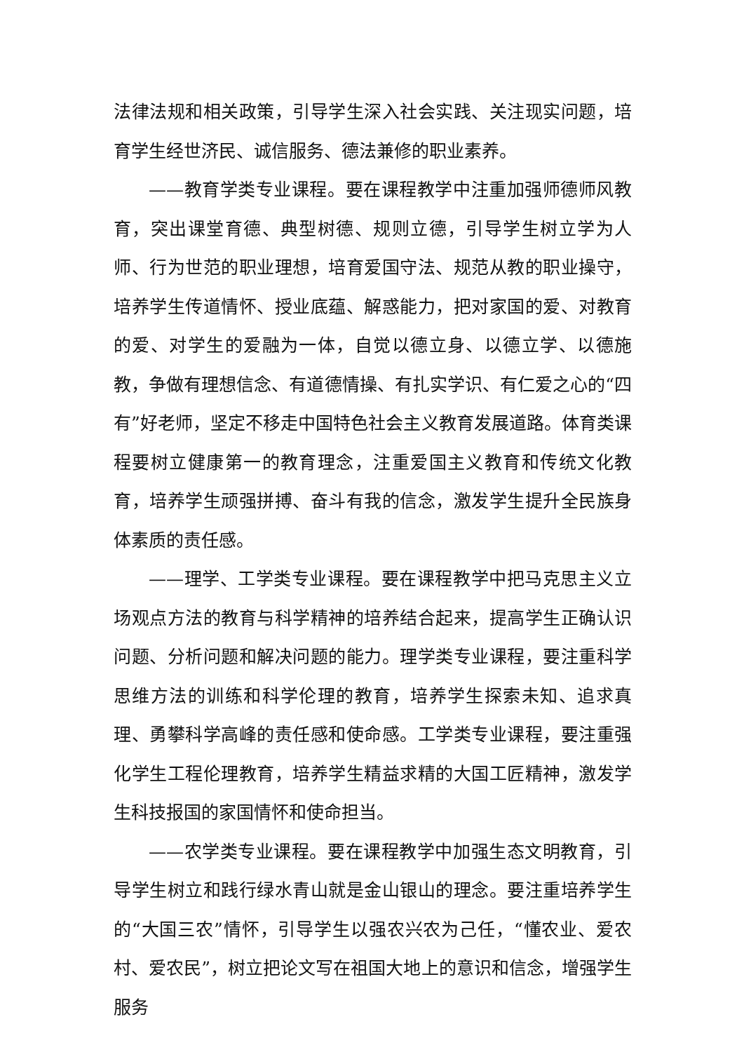法律法规和相关政策，引导学生深入社会实践、关注现实问题，培育学生经世济民、诚信服务、德法兼修的职业素养。
——教育学类专业课程。要在课程教学中注重加强师德师风教育，突出课堂育德、典型树德、规则立德，引导学生树立学为人师、行为世范的职业理想，培育爱国守法、规范从教的职业操守，培养学生传道情怀、授业底蕴、解惑能力，把对家国的爱、对教育的爱、对学生的爱融为一体，自觉以德立身、以德立学、以德施教，争做有理想信念、有道德情操、有扎实学识、有仁爱之心的“四有”好老师，坚定不移走中国特色社会主义教育发展道路。体育类课程要树立健康第一的教育理念，注重爱国主义教育和传统文化教育，培养学生顽强拼搏、奋斗有我的信念，激发学生提升全民族身体素质的责任感。
——理学、工学类专业课程。要在课程教学中把马克思主义立场观点方法的教育与科学精神的培养结合起来，提高学生正确认识问题、分析问题和解决问题的能力。理学类专业课程，要注重科学思维方法的训练和科学伦理的教育，培养学生探索未知、追求真理、勇攀科学高峰的责任感和使命感。工学类专业课程，要注重强化学生工程伦理教育，培养学生精益求精的大国工匠精神，激发学生科技报国的家国情怀和使命担当。
——农学类专业课程。要在课程教学中加强生态文明教育，引导学生树立和践行绿水青山就是金山银山的理念。要注重培养学生的“大国三农”情怀，引导学生以强农兴农为己任，“懂农业、爱农村、爱农民”，树立把论文写在祖国大地上的意识和信念，增强学生服务